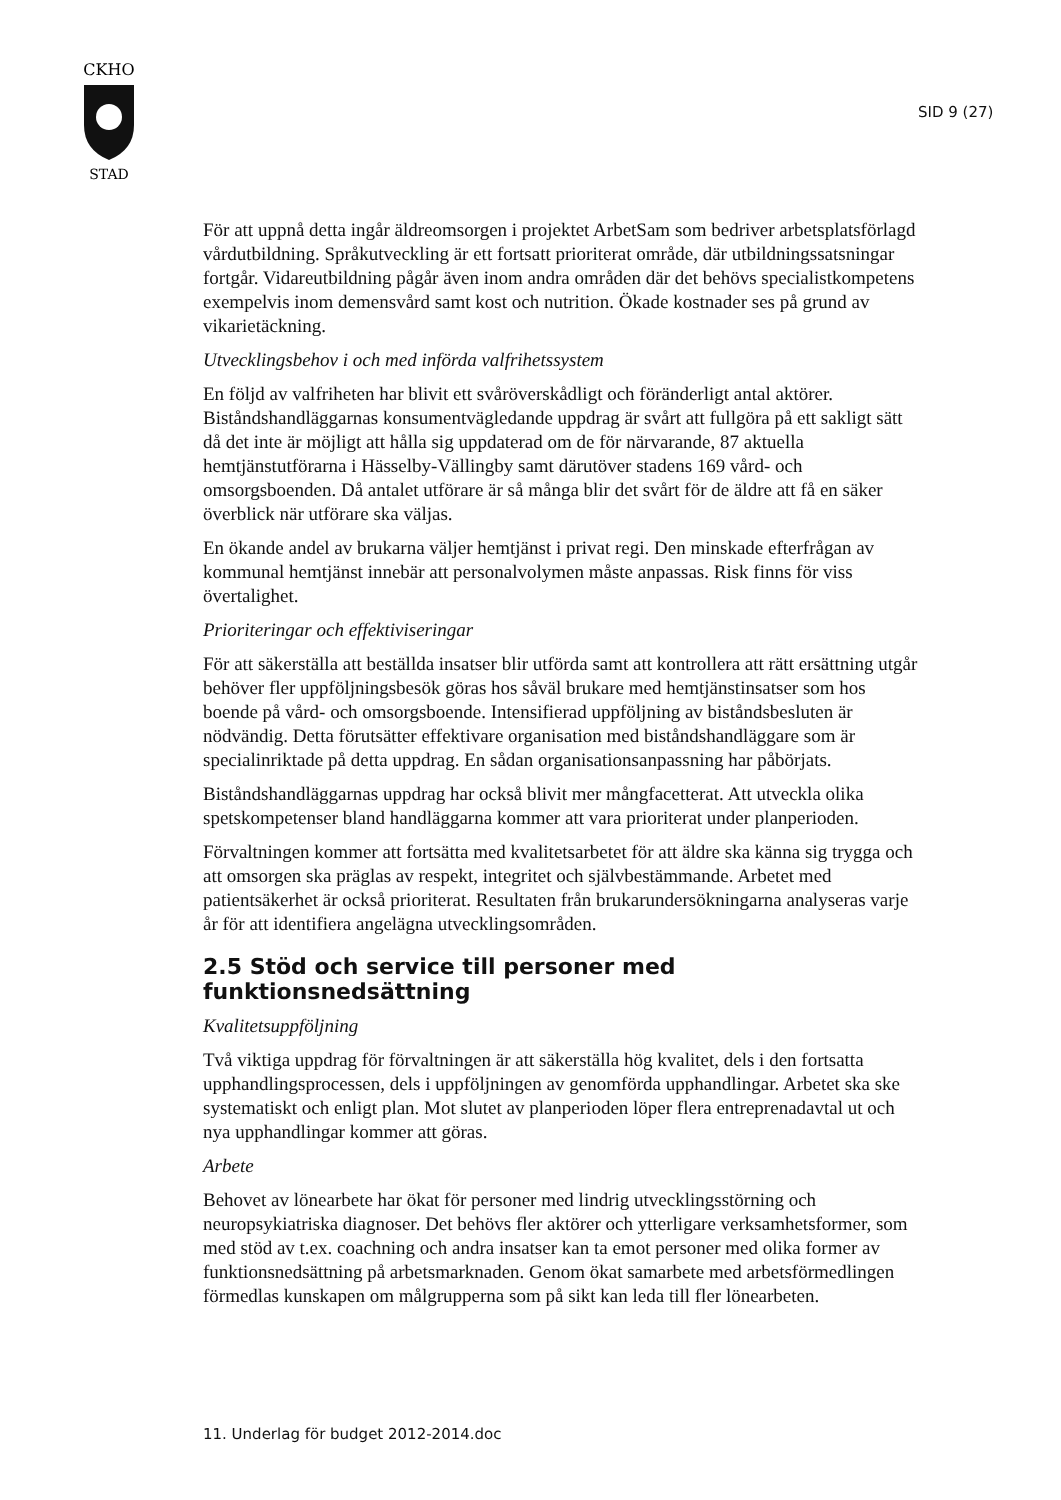CKHO
STAD
SID 9 (27)
För att uppnå detta ingår äldreomsorgen i projektet ArbetSam som bedriver ar­betsplatsförlagd vårdutbildning. Språkutveckling är ett fortsatt prioriterat område, där utbildningssatsningar fortgår. Vidareutbildning pågår även inom andra områ­den där det behövs specialistkompetens exempelvis inom demensvård samt kost och nutrition. Ökade kostnader ses på grund av vikarietäckning.
Utvecklingsbehov i och med införda valfrihetssystem
En följd av valfriheten har blivit ett svåröverskådligt och föränderligt antal aktörer. Biståndshandläggarnas konsumentvägledande uppdrag är svårt att fullgöra på ett sakligt sätt då det inte är möjligt att hålla sig uppdaterad om de för närvarande, 87 aktuella hemtjänstutförarna i Hässelby-Vällingby samt därutöver stadens 169 vård- och omsorgsboenden. Då antalet utförare är så många blir det svårt för de äldre att få en säker överblick när utförare ska väljas.
En ökande andel av brukarna väljer hemtjänst i privat regi. Den minskade efterfrå­gan av kommunal hemtjänst innebär att personalvolymen måste anpassas. Risk finns för viss övertalighet.
Prioriteringar och effektiviseringar
För att säkerställa att beställda insatser blir utförda samt att kontrollera att rätt er­sättning utgår behöver fler uppföljningsbesök göras hos såväl brukare med hem­tjänstinsatser som hos boende på vård- och omsorgsboende. Intensifierad uppfölj­ning av biståndsbesluten är nödvändig. Detta förutsätter effektivare organisation med biståndshandläggare som är specialinriktade på detta uppdrag. En sådan or­ganisationsanpassning har påbörjats.
Biståndshandläggarnas uppdrag har också blivit mer mångfacetterat. Att utveckla olika spetskompetenser bland handläggarna kommer att vara prioriterat under planperioden.
Förvaltningen kommer att fortsätta med kvalitetsarbetet för att äldre ska känna sig trygga och att omsorgen ska präglas av respekt, integritet och självbestämmande. Arbetet med patientsäkerhet är också prioriterat. Resultaten från brukarundersök­ningarna analyseras varje år för att identifiera angelägna utvecklingsområden.
2.5 Stöd och service till personer med funktionsnedsättning
Kvalitetsuppföljning
Två viktiga uppdrag för förvaltningen är att säkerställa hög kvalitet, dels i den fortsatta upphandlingsprocessen, dels i uppföljningen av genomförda upphand­lingar. Arbetet ska ske systematiskt och enligt plan. Mot slutet av planperioden löper flera entreprenadavtal ut och nya upphandlingar kommer att göras.
Arbete
Behovet av lönearbete har ökat för personer med lindrig utvecklingsstörning och neuropsykiatriska diagnoser. Det behövs fler aktörer och ytterligare verksamhets­former, som med stöd av t.ex. coachning och andra insatser kan ta emot personer med olika former av funktionsnedsättning på arbetsmarknaden. Genom ökat sam­arbete med arbetsförmedlingen förmedlas kunskapen om målgrupperna som på sikt kan leda till fler lönearbeten.
11. Underlag för budget 2012-2014.doc